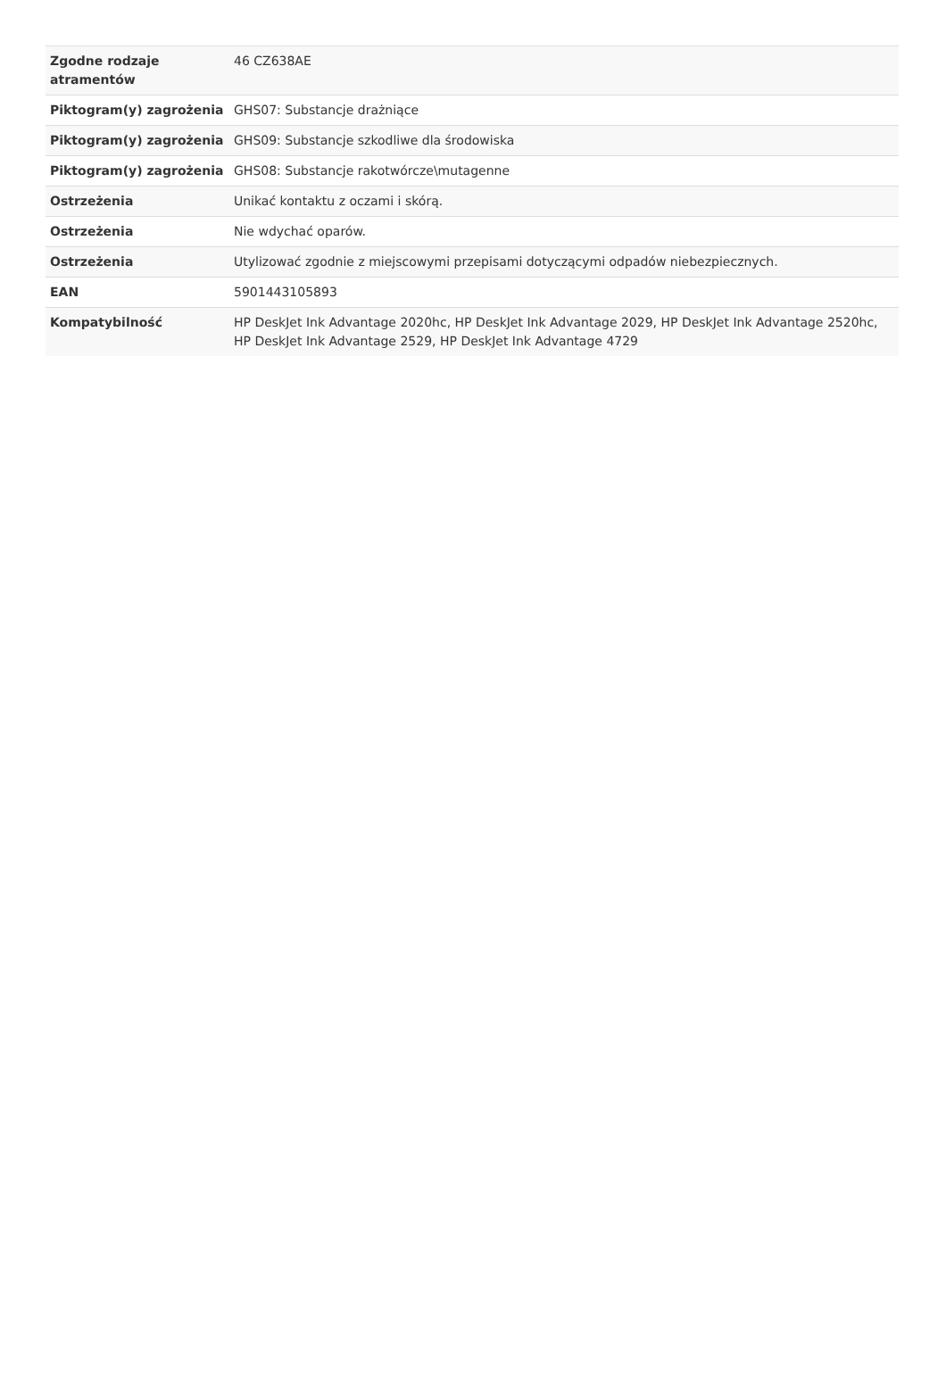| Zgodne rodzaje atramentów | 46 CZ638AE |
| Piktogram(y) zagrożenia | GHS07: Substancje drażniące |
| Piktogram(y) zagrożenia | GHS09: Substancje szkodliwe dla środowiska |
| Piktogram(y) zagrożenia | GHS08: Substancje rakotwórcze\mutagenne |
| Ostrzeżenia | Unikać kontaktu z oczami i skórą. |
| Ostrzeżenia | Nie wdychać oparów. |
| Ostrzeżenia | Utylizować zgodnie z miejscowymi przepisami dotyczącymi odpadów niebezpiecznych. |
| EAN | 5901443105893 |
| Kompatybilność | HP DeskJet Ink Advantage 2020hc, HP DeskJet Ink Advantage 2029, HP DeskJet Ink Advantage 2520hc, HP DeskJet Ink Advantage 2529, HP DeskJet Ink Advantage 4729 |